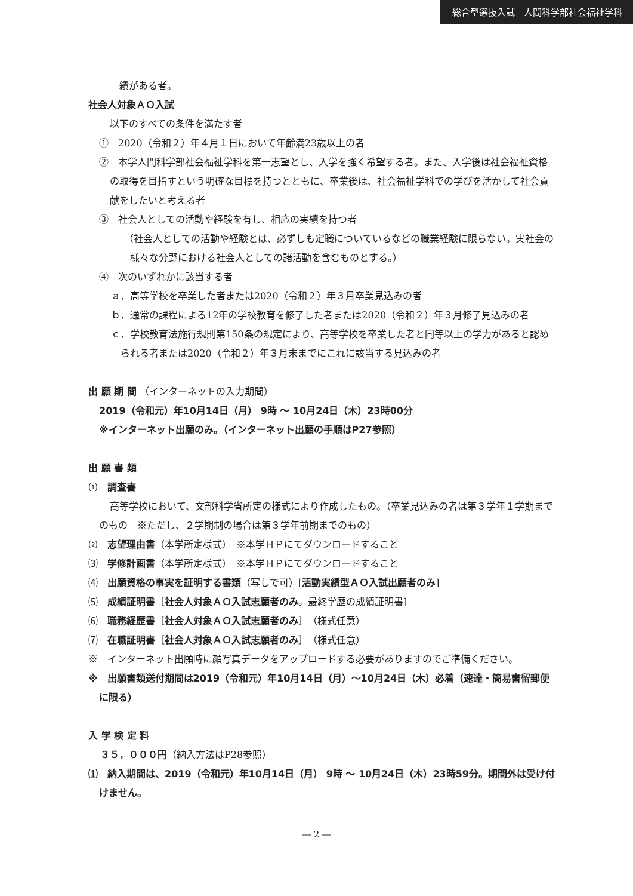総合型選抜入試　人間科学部社会福祉学科
績がある者。
社会人対象ＡＯ入試
以下のすべての条件を満たす者
①　2020（令和２）年４月１日において年齢満23歳以上の者
②　本学人間科学部社会福祉学科を第一志望とし、入学を強く希望する者。また、入学後は社会福祉資格の取得を目指すという明確な目標を持つとともに、卒業後は、社会福祉学科での学びを活かして社会貢献をしたいと考える者
③　社会人としての活動や経験を有し、相応の実績を持つ者
（社会人としての活動や経験とは、必ずしも定職についているなどの職業経験に限らない。実社会の様々な分野における社会人としての諸活動を含むものとする。）
④　次のいずれかに該当する者
ａ．高等学校を卒業した者または2020（令和２）年３月卒業見込みの者
ｂ．通常の課程による12年の学校教育を修了した者または2020（令和２）年３月修了見込みの者
ｃ．学校教育法施行規則第150条の規定により、高等学校を卒業した者と同等以上の学力があると認められる者または2020（令和２）年３月末までにこれに該当する見込みの者
出 願 期 間 （インターネットの入力期間）
2019（令和元）年10月14日（月） 9時 ～ 10月24日（木）23時00分
※インターネット出願のみ。（インターネット出願の手順はP27参照）
出 願 書 類
⑴　調査書
高等学校において、文部科学省所定の様式により作成したもの。（卒業見込みの者は第３学年１学期までのもの　※ただし、２学期制の場合は第３学年前期までのもの）
⑵　志望理由書（本学所定様式）　※本学ＨＰにてダウンロードすること
⑶　学修計画書（本学所定様式）　※本学ＨＰにてダウンロードすること
⑷　出願資格の事実を証明する書類（写しで可）[活動実績型ＡＯ入試出願者のみ]
⑸　成績証明書［社会人対象ＡＯ入試志願者のみ。最終学歴の成績証明書]
⑹　職務経歴書［社会人対象ＡＯ入試志願者のみ］（様式任意）
⑺　在職証明書［社会人対象ＡＯ入試志願者のみ］（様式任意）
※　インターネット出願時に顔写真データをアップロードする必要がありますのでご準備ください。
※　出願書類送付期間は2019（令和元）年10月14日（月）～10月24日（木）必着（速達・簡易書留郵便に限る）
入 学 検 定 料
３５，０００円（納入方法はP28参照）
⑴　納入期間は、2019（令和元）年10月14日（月） 9時 ～ 10月24日（木）23時59分。期間外は受け付けません。
― 2 ―